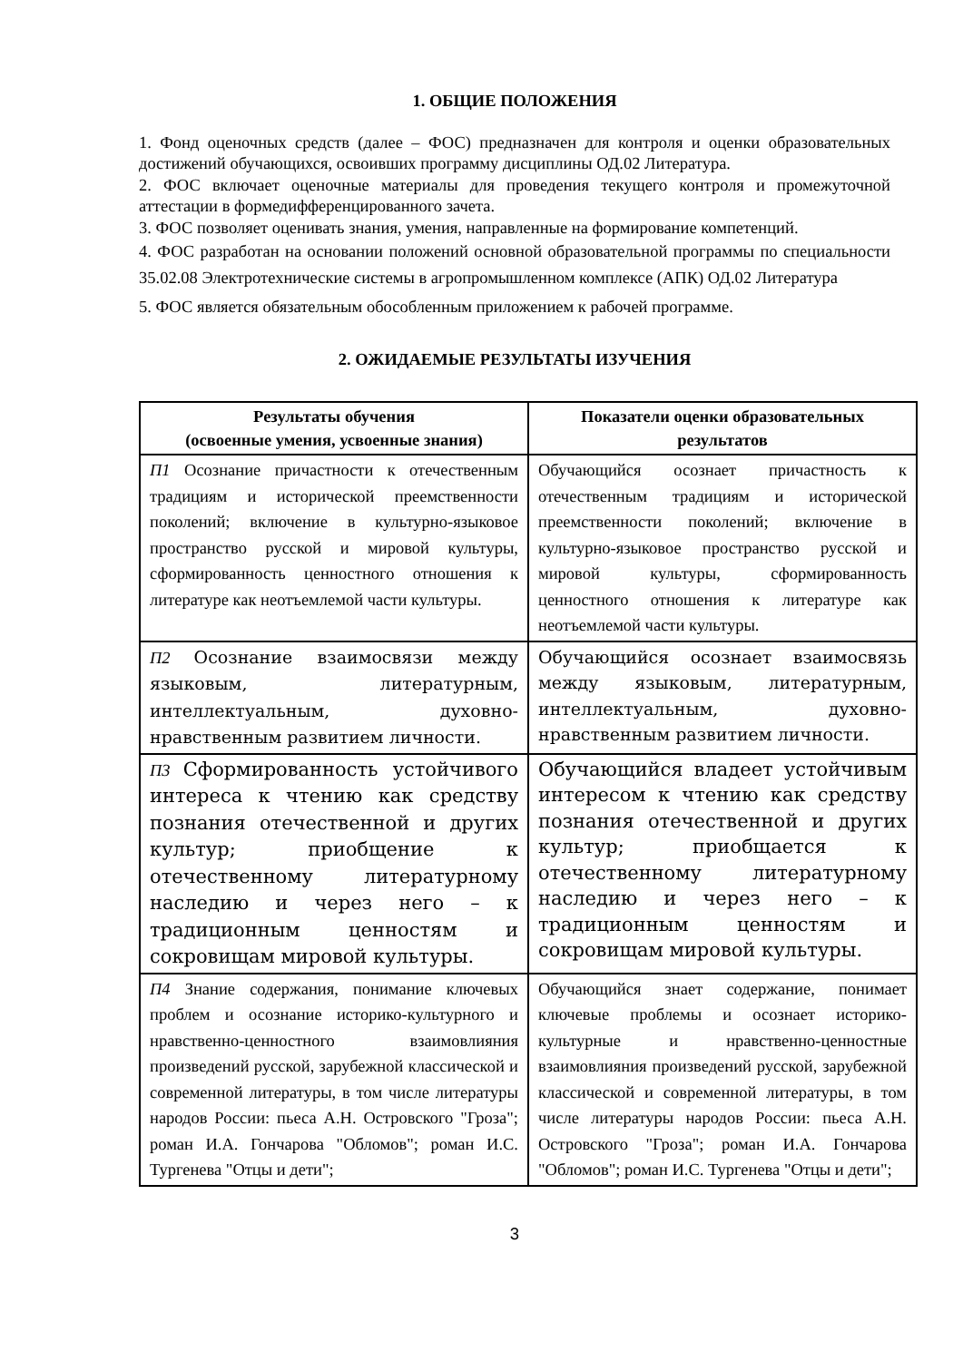1. ОБЩИЕ ПОЛОЖЕНИЯ
1. Фонд оценочных средств (далее – ФОС) предназначен для контроля и оценки образовательных достижений обучающихся, освоивших программу дисциплины ОД.02 Литература.
2. ФОС включает оценочные материалы для проведения текущего контроля и промежуточной аттестации в формедифференцированного зачета.
3. ФОС позволяет оценивать знания, умения, направленные на формирование компетенций.
4. ФОС разработан на основании положений основной образовательной программы по специальности 35.02.08 Электротехнические системы в агропромышленном комплексе (АПК) ОД.02 Литература
5. ФОС является обязательным обособленным приложением к рабочей программе.
2. ОЖИДАЕМЫЕ РЕЗУЛЬТАТЫ ИЗУЧЕНИЯ
| Результаты обучения (освоенные умения, усвоенные знания) | Показатели оценки образовательных результатов |
| --- | --- |
| П1 Осознание причастности к отечественным традициям и исторической преемственности поколений; включение в культурно-языковое пространство русской и мировой культуры, сформированность ценностного отношения к литературе как неотъемлемой части культуры. | Обучающийся осознает причастность к отечественным традициям и исторической преемственности поколений; включение в культурно-языковое пространство русской и мировой культуры, сформированность ценностного отношения к литературе как неотъемлемой части культуры. |
| П2 Осознание взаимосвязи между языковым, литературным, интеллектуальным, духовно-нравственным развитием личности. | Обучающийся осознает взаимосвязь между языковым, литературным, интеллектуальным, духовно-нравственным развитием личности. |
| П3 Сформированность устойчивого интереса к чтению как средству познания отечественной и других культур; приобщение к отечественному литературному наследию и через него – к традиционным ценностям и сокровищам мировой культуры. | Обучающийся владеет устойчивым интересом к чтению как средству познания отечественной и других культур; приобщается к отечественному литературному наследию и через него – к традиционным ценностям и сокровищам мировой культуры. |
| П4 Знание содержания, понимание ключевых проблем и осознание историко-культурного и нравственно-ценностного взаимовлияния произведений русской, зарубежной классической и современной литературы, в том числе литературы народов России: пьеса А.Н. Островского "Гроза"; роман И.А. Гончарова "Обломов"; роман И.С. Тургенева "Отцы и дети"; | Обучающийся знает содержание, понимает ключевые проблемы и осознает историко-культурные и нравственно-ценностные взаимовлияния произведений русской, зарубежной классической и современной литературы, в том числе литературы народов России: пьеса А.Н. Островского "Гроза"; роман И.А. Гончарова "Обломов"; роман И.С. Тургенева "Отцы и дети"; |
3